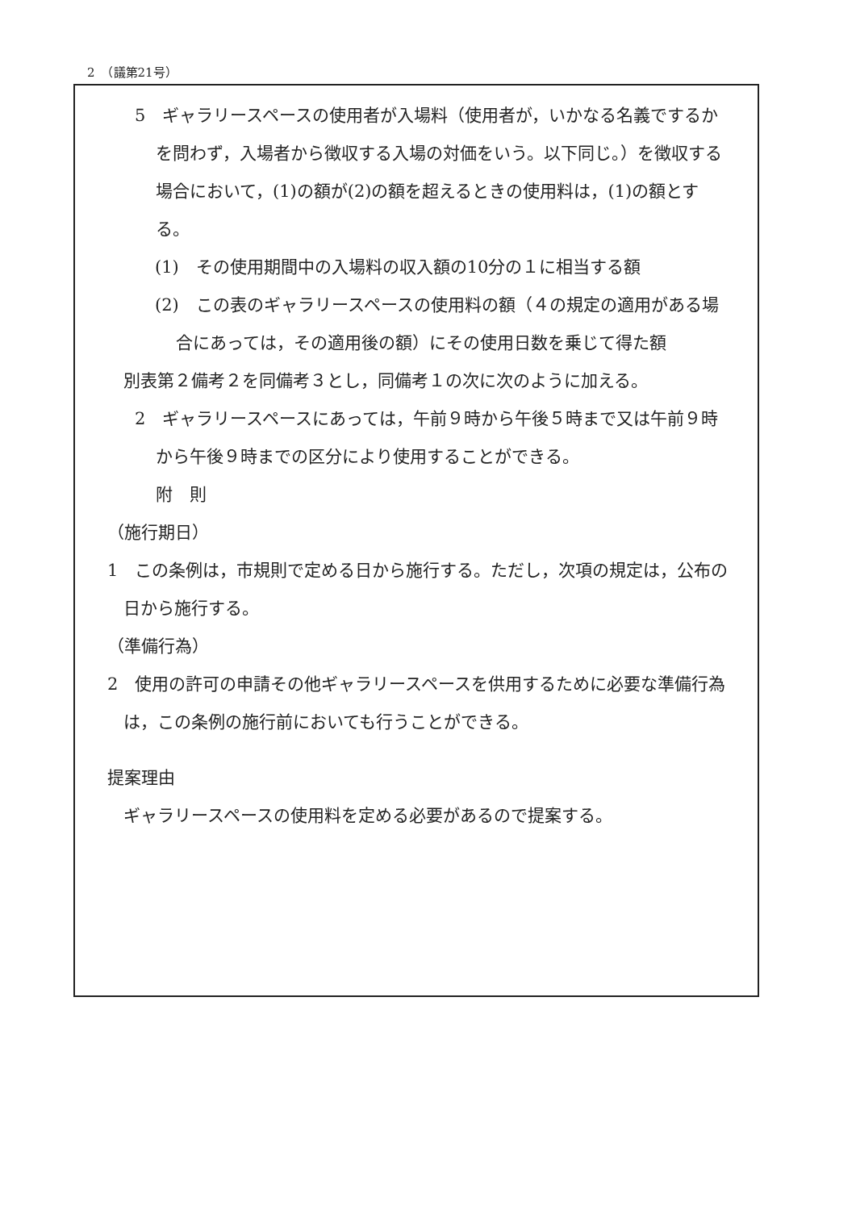2　（議第21号）
5　ギャラリースペースの使用者が入場料（使用者が，いかなる名義でするかを問わず，入場者から徴収する入場の対価をいう。以下同じ。）を徴収する場合において，(1)の額が(2)の額を超えるときの使用料は，(1)の額とする。
(1)　その使用期間中の入場料の収入額の10分の１に相当する額
(2)　この表のギャラリースペースの使用料の額（４の規定の適用がある場合にあっては，その適用後の額）にその使用日数を乗じて得た額
別表第２備考２を同備考３とし，同備考１の次に次のように加える。
2　ギャラリースペースにあっては，午前９時から午後５時まで又は午前９時から午後９時までの区分により使用することができる。
附　則
（施行期日）
1　この条例は，市規則で定める日から施行する。ただし，次項の規定は，公布の日から施行する。
（準備行為）
2　使用の許可の申請その他ギャラリースペースを供用するために必要な準備行為は，この条例の施行前においても行うことができる。
提案理由
ギャラリースペースの使用料を定める必要があるので提案する。